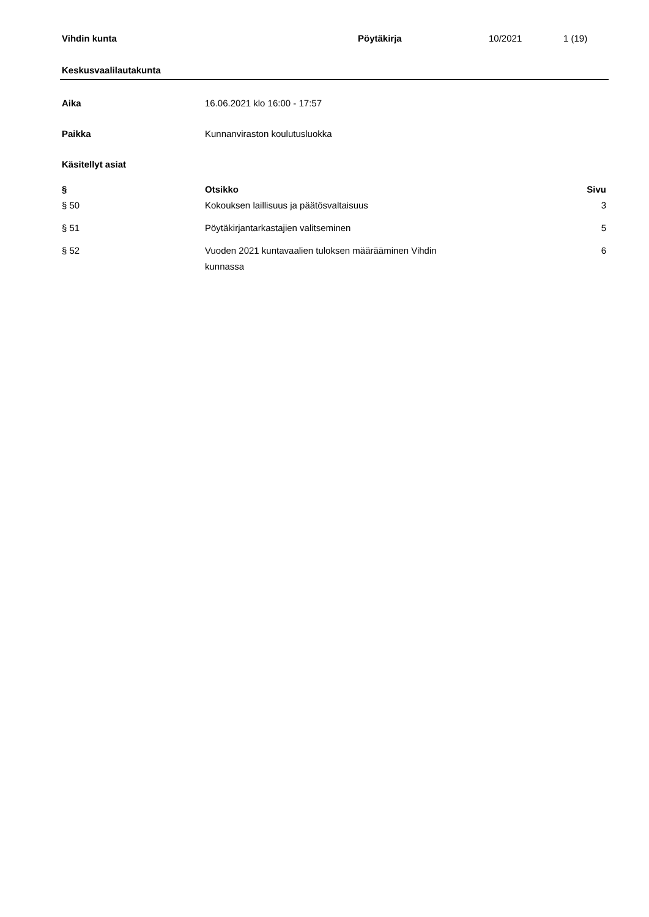Vihdin kunta Pöytäkirja 10/2021 1 (19)
Keskusvaalilautakunta
Aika 16.06.2021 klo 16:00 - 17:57
Paikka Kunnanviraston koulutusluokka
Käsitellyt asiat
| § | Otsikko | Sivu |
| --- | --- | --- |
| § 50 | Kokouksen laillisuus ja päätösvaltaisuus | 3 |
| § 51 | Pöytäkirjantarkastajien valitseminen | 5 |
| § 52 | Vuoden 2021 kuntavaalien tuloksen määrääminen Vihdin kunnassa | 6 |